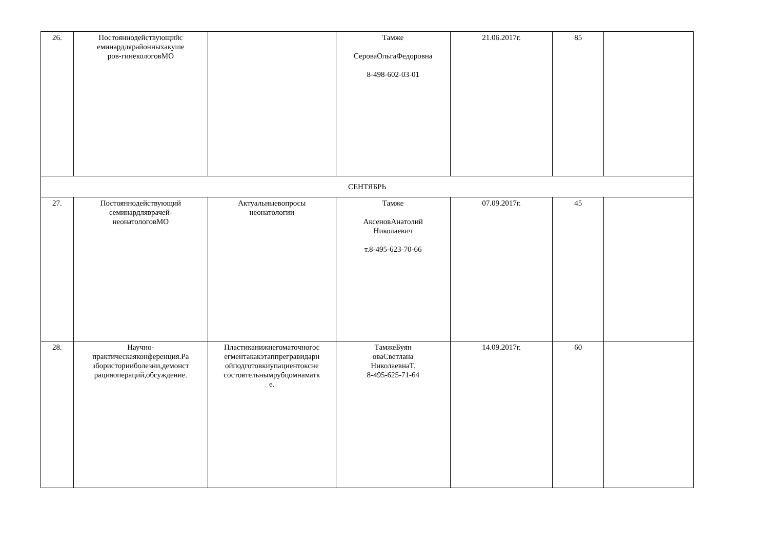| 26. | Постояннодействующийс еминардлярайонныхакуше ров-гинекологовМО | | Тамже СероваОльгаФедоровна 8-498-602-03-01 | 21.06.2017г. | 85 | |
| СЕНТЯБРЬ | | | | | | |
| 27. | Постояннодействующий семинардляврачей- неонатологовМО | Актуальныевопросы неонатологии | Тамже АксеновАнатолий Николаевич т.8-495-623-70-66 | 07.09.2017г. | 45 | |
| 28. | Научно- практическаяконференция.Ра збористорииболезни,демонст рацияопераций,обсуждение. | Пластиканижнегоматочногос егментакакэтаппрегравидарн ойподготовкиупациентоксне состоятельнымрубцомнаматк е. | ТамжеБуян оваСветлана НиколаевнаТ. 8-495-625-71-64 | 14.09.2017г. | 60 | |